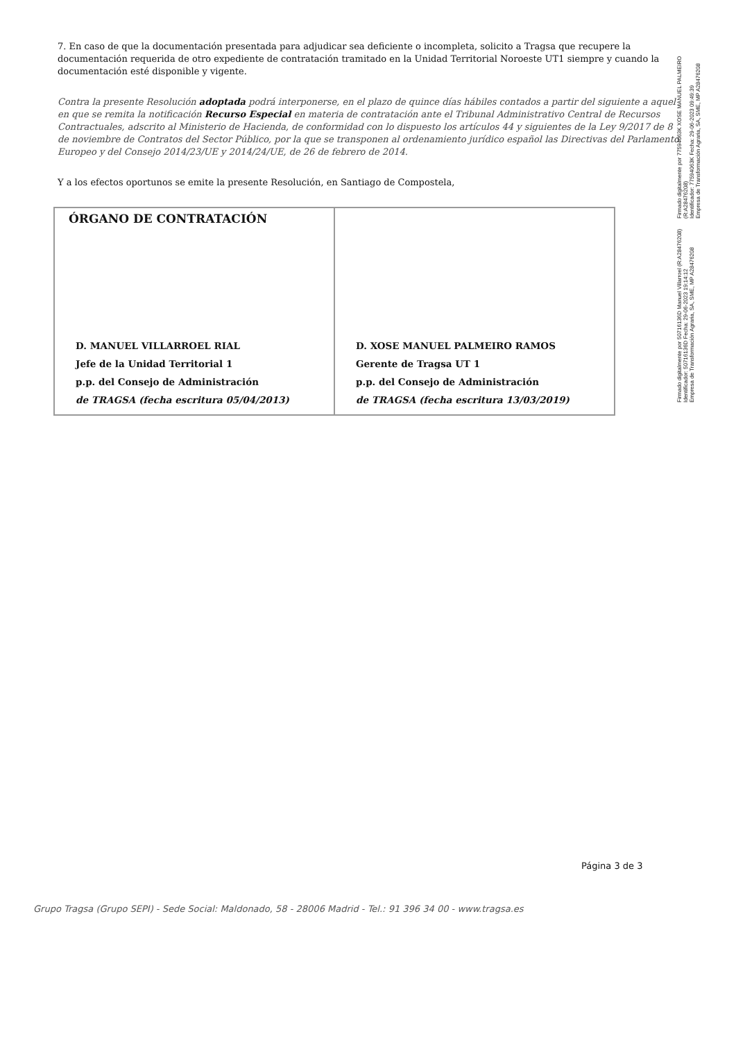7. En caso de que la documentación presentada para adjudicar sea deficiente o incompleta, solicito a Tragsa que recupere la documentación requerida de otro expediente de contratación tramitado en la Unidad Territorial Noroeste UT1 siempre y cuando la documentación esté disponible y vigente.
Contra la presente Resolución adoptada podrá interponerse, en el plazo de quince días hábiles contados a partir del siguiente a aquel en que se remita la notificación Recurso Especial en materia de contratación ante el Tribunal Administrativo Central de Recursos Contractuales, adscrito al Ministerio de Hacienda, de conformidad con lo dispuesto los artículos 44 y siguientes de la Ley 9/2017 de 8 de noviembre de Contratos del Sector Público, por la que se transponen al ordenamiento jurídico español las Directivas del Parlamento Europeo y del Consejo 2014/23/UE y 2014/24/UE, de 26 de febrero de 2014.
Y a los efectos oportunos se emite la presente Resolución, en Santiago de Compostela,
| ÓRGANO DE CONTRATACIÓN D. MANUEL VILLARROEL RIAL Jefe de la Unidad Territorial 1 p.p. del Consejo de Administración de TRAGSA (fecha escritura 05/04/2013) | D. XOSE MANUEL PALMEIRO RAMOS Gerente de Tragsa UT 1 p.p. del Consejo de Administración de TRAGSA (fecha escritura 13/03/2019) |
Firmado digitalmente por 77594063K XOSE MANUEL PALMEIRO (R:A28476208)
Identificador: 77594063K Fecha: 29-06-2023 09:49:39
Empresa de Transformación Agraria, SA, SME, MP A28476208
Firmado digitalmente por 50716136D Manuel Villarroel (R:A28476208)
Identificador: 50716136D Fecha: 29-06-2023 19:14:12
Empresa de Transformación Agraria, SA, SME, MP A28476208
Página 3 de 3
Grupo Tragsa (Grupo SEPI) - Sede Social: Maldonado, 58 - 28006 Madrid - Tel.: 91 396 34 00 - www.tragsa.es